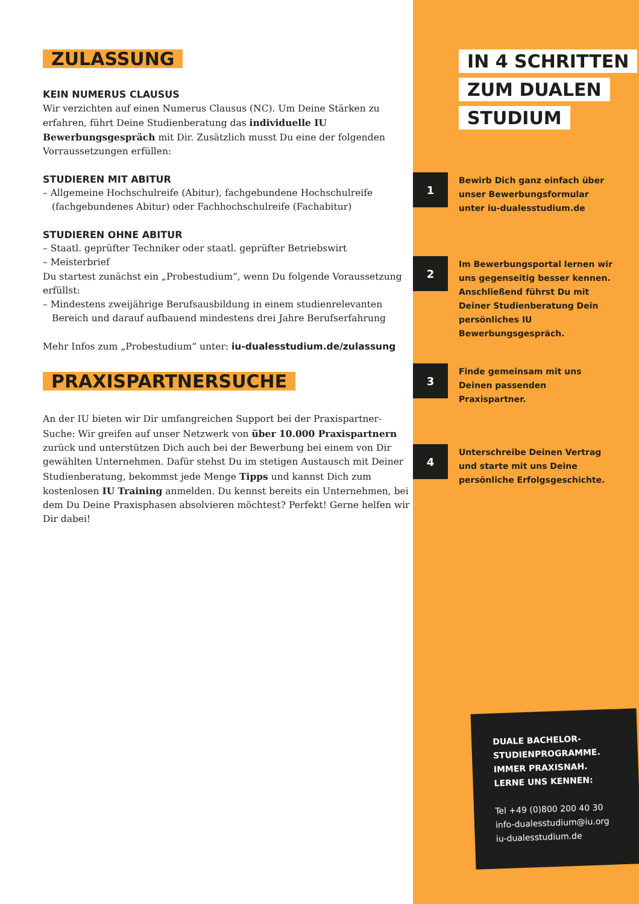ZULASSUNG
KEIN NUMERUS CLAUSUS
Wir verzichten auf einen Numerus Clausus (NC). Um Deine Stärken zu erfahren, führt Deine Studienberatung das individuelle IU Bewerbungsgespräch mit Dir. Zusätzlich musst Du eine der folgenden Vorraussetzungen erfüllen:
STUDIEREN MIT ABITUR
– Allgemeine Hochschulreife (Abitur), fachgebundene Hochschulreife (fachgebundenes Abitur) oder Fachhochschulreife (Fachabitur)
STUDIEREN OHNE ABITUR
– Staatl. geprüfter Techniker oder staatl. geprüfter Betriebswirt
– Meisterbrief
Du startest zunächst ein „Probestudium“, wenn Du folgende Voraussetzung erfüllst:
– Mindestens zweijährige Berufsausbildung in einem studienrelevanten Bereich und darauf aufbauend mindestens drei Jahre Berufserfahrung
Mehr Infos zum „Probestudium“ unter: iu-dualesstudium.de/zulassung
PRAXISPARTNERSUCHE
An der IU bieten wir Dir umfangreichen Support bei der Praxispartner-Suche: Wir greifen auf unser Netzwerk von über 10.000 Praxispartnern zurück und unterstützen Dich auch bei der Bewerbung bei einem von Dir gewählten Unternehmen. Dafür stehst Du im stetigen Austausch mit Deiner Studienberatung, bekommst jede Menge Tipps und kannst Dich zum kostenlosen IU Training anmelden. Du kennst bereits ein Unternehmen, bei dem Du Deine Praxisphasen absolvieren möchtest? Perfekt! Gerne helfen wir Dir dabei!
IN 4 SCHRITTEN
ZUM DUALEN
STUDIUM
1
Bewirb Dich ganz einfach über unser Bewerbungsformular unter iu-dualesstudium.de
2
Im Bewerbungsportal lernen wir uns gegenseitig besser kennen. Anschließend führst Du mit Deiner Studienberatung Dein persönliches IU Bewerbungsgespräch.
3
Finde gemeinsam mit uns Deinen passenden Praxispartner.
4
Unterschreibe Deinen Vertrag und starte mit uns Deine persönliche Erfolgsgeschichte.
DUALE BACHELOR-
STUDIENPROGRAMME.
IMMER PRAXISNAH.
LERNE UNS KENNEN:
Tel +49 (0)800 200 40 30
info-dualesstudium@iu.org
iu-dualesstudium.de